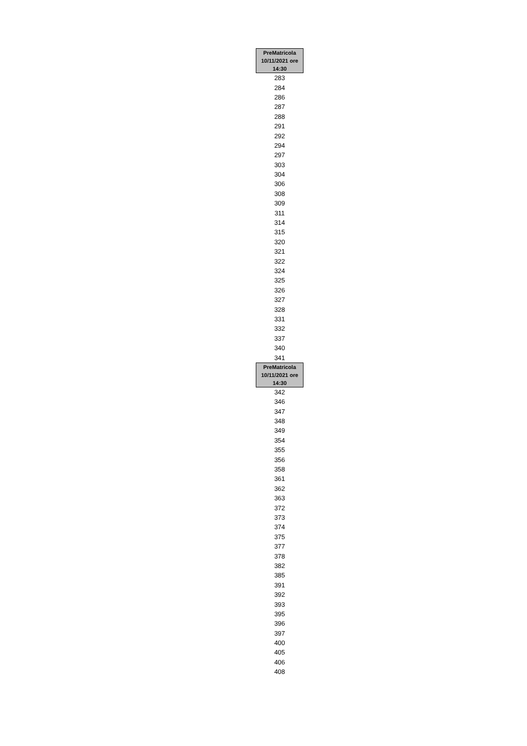| PreMatricola 10/11/2021 ore 14:30 |
| --- |
| 283 |
| 284 |
| 286 |
| 287 |
| 288 |
| 291 |
| 292 |
| 294 |
| 297 |
| 303 |
| 304 |
| 306 |
| 308 |
| 309 |
| 311 |
| 314 |
| 315 |
| 320 |
| 321 |
| 322 |
| 324 |
| 325 |
| 326 |
| 327 |
| 328 |
| 331 |
| 332 |
| 337 |
| 340 |
| 341 |
| PreMatricola 10/11/2021 ore 14:30 |
| 342 |
| 346 |
| 347 |
| 348 |
| 349 |
| 354 |
| 355 |
| 356 |
| 358 |
| 361 |
| 362 |
| 363 |
| 372 |
| 373 |
| 374 |
| 375 |
| 377 |
| 378 |
| 382 |
| 385 |
| 391 |
| 392 |
| 393 |
| 395 |
| 396 |
| 397 |
| 400 |
| 405 |
| 406 |
| 408 |